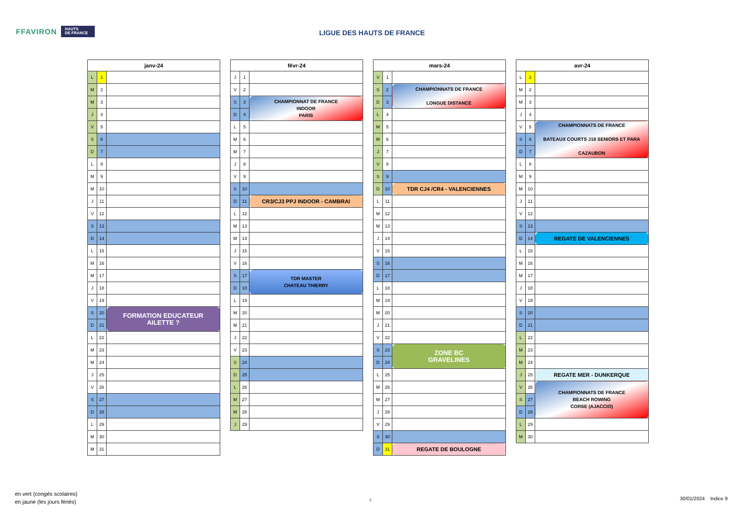FFAVIRON HAUTS
DE FRANCE
LIGUE DES HAUTS DE FRANCE
| janv-24 | | |
| --- | --- | --- |
| L | 1 | |
| M | 2 | |
| M | 3 | |
| J | 4 | |
| V | 5 | |
| S | 6 | |
| D | 7 | |
| L | 8 | |
| M | 9 | |
| M | 10 | |
| J | 11 | |
| V | 12 | |
| S | 13 | |
| D | 14 | |
| L | 15 | |
| M | 16 | |
| M | 17 | |
| J | 18 | |
| V | 19 | |
| S | 20 | FORMATION EDUCATEUR AILETTE ? |
| D | 21 | |
| L | 22 | |
| M | 23 | |
| M | 24 | |
| J | 25 | |
| V | 26 | |
| S | 27 | |
| D | 28 | |
| L | 29 | |
| M | 30 | |
| M | 31 | |
| févr-24 | | |
| --- | --- | --- |
| J | 1 | |
| V | 2 | |
| S | 3 | CHAMPIONNAT DE FRANCE INDOOR PARIS |
| D | 4 | |
| L | 5 | |
| M | 6 | |
| M | 7 | |
| J | 8 | |
| V | 9 | |
| S | 10 | |
| D | 11 | CR3/CJ3 PPJ INDOOR - CAMBRAI |
| L | 12 | |
| M | 13 | |
| M | 14 | |
| J | 15 | |
| V | 16 | |
| S | 17 | TDR MASTER CHATEAU THIERRY |
| D | 18 | |
| L | 19 | |
| M | 20 | |
| M | 21 | |
| J | 22 | |
| V | 23 | |
| S | 24 | |
| D | 25 | |
| L | 26 | |
| M | 27 | |
| M | 28 | |
| J | 29 | |
| mars-24 | | |
| --- | --- | --- |
| V | 1 | |
| S | 2 | CHAMPIONNATS DE FRANCE LONGUE DISTANCE |
| D | 3 | |
| L | 4 | |
| M | 5 | |
| M | 6 | |
| J | 7 | |
| V | 8 | |
| S | 9 | |
| D | 10 | TDR CJ4 /CR4 - VALENCIENNES |
| L | 11 | |
| M | 12 | |
| M | 13 | |
| J | 14 | |
| V | 15 | |
| S | 16 | |
| D | 17 | |
| L | 18 | |
| M | 19 | |
| M | 20 | |
| J | 21 | |
| V | 22 | |
| S | 23 | ZONE BC GRAVELINES |
| D | 24 | |
| L | 25 | |
| M | 26 | |
| M | 27 | |
| J | 28 | |
| V | 29 | |
| S | 30 | |
| D | 31 | REGATE DE BOULOGNE |
| avr-24 | | |
| --- | --- | --- |
| L | 1 | |
| M | 2 | |
| M | 3 | |
| J | 4 | |
| V | 5 | CHAMPIONNATS DE FRANCE BATEAUX COURTS J18 SENIORS ET PARA CAZAUBON |
| S | 6 | |
| D | 7 | |
| L | 8 | |
| M | 9 | |
| M | 10 | |
| J | 11 | |
| V | 12 | |
| S | 13 | |
| D | 14 | REGATE DE VALENCIENNES |
| L | 15 | |
| M | 16 | |
| M | 17 | |
| J | 18 | |
| V | 19 | |
| S | 20 | |
| D | 21 | |
| L | 22 | |
| M | 23 | |
| M | 24 | |
| J | 25 | REGATE MER - DUNKERQUE |
| V | 26 | CHAMPIONNATS DE FRANCE BEACH ROWING CORSE (AJACCIO) |
| S | 27 | |
| D | 28 | |
| L | 29 | |
| M | 30 | |
en vert (congés scolaires)
en jaune (les jours fériés)
2 30/01/2024 Indice 9